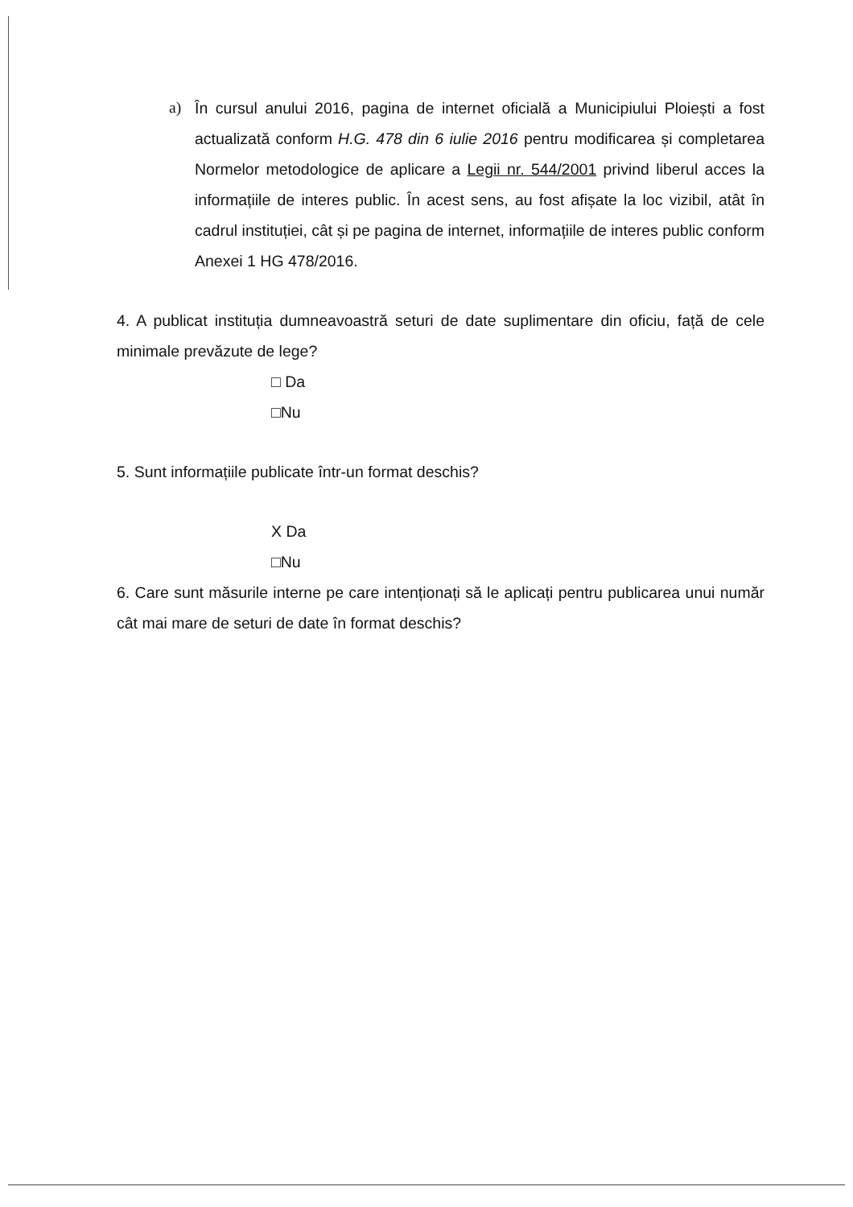a) În cursul anului 2016, pagina de internet oficială a Municipiului Ploiești a fost actualizată conform H.G. 478 din 6 iulie 2016 pentru modificarea și completarea Normelor metodologice de aplicare a Legii nr. 544/2001 privind liberul acces la informațiile de interes public. În acest sens, au fost afișate la loc vizibil, atât în cadrul instituției, cât și pe pagina de internet, informațiile de interes public conform Anexei 1 HG 478/2016.
4. A publicat instituția dumneavoastră seturi de date suplimentare din oficiu, față de cele minimale prevăzute de lege?
□ Da
□Nu
5. Sunt informațiile publicate într-un format deschis?
X Da
□Nu
6. Care sunt măsurile interne pe care intenționați să le aplicați pentru publicarea unui număr cât mai mare de seturi de date în format deschis?